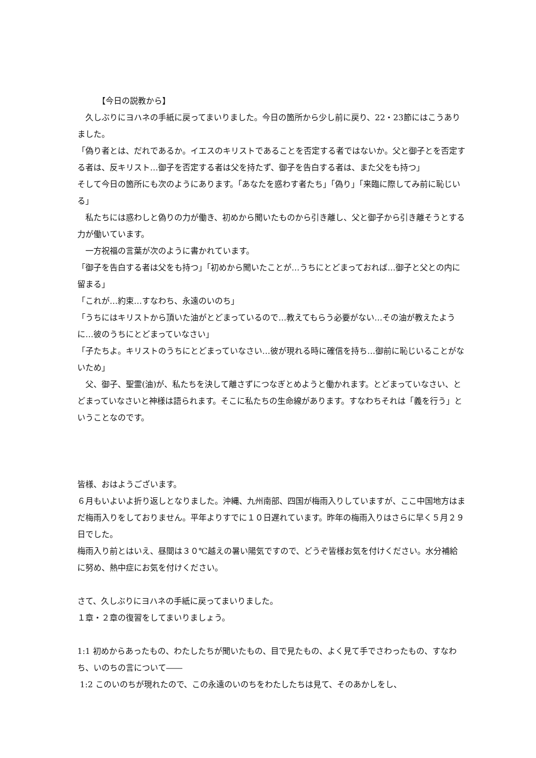【今日の説教から】
　久しぶりにヨハネの手紙に戻ってまいりました。今日の箇所から少し前に戻り、22・23節にはこうありました。
「偽り者とは、だれであるか。イエスのキリストであることを否定する者ではないか。父と御子とを否定する者は、反キリスト…御子を否定する者は父を持たず、御子を告白する者は、また父をも持つ」
そして今日の箇所にも次のようにあります。「あなたを惑わす者たち」「偽り」「来臨に際してみ前に恥じいる」
　私たちには惑わしと偽りの力が働き、初めから聞いたものから引き離し、父と御子から引き離そうとする力が働いています。
　一方祝福の言葉が次のように書かれています。
「御子を告白する者は父をも持つ」「初めから聞いたことが…うちにとどまっておれば…御子と父との内に留まる」
「これが…約束…すなわち、永遠のいのち」
「うちにはキリストから頂いた油がとどまっているので…教えてもらう必要がない…その油が教えたように…彼のうちにとどまっていなさい」
「子たちよ。キリストのうちにとどまっていなさい…彼が現れる時に確信を持ち…御前に恥じいることがないため」
　父、御子、聖霊(油)が、私たちを決して離さずにつなぎとめようと働かれます。とどまっていなさい、とどまっていなさいと神様は語られます。そこに私たちの生命線があります。すなわちそれは「義を行う」ということなのです。
皆様、おはようございます。
６月もいよいよ折り返しとなりました。沖縄、九州南部、四国が梅雨入りしていますが、ここ中国地方はまだ梅雨入りをしておりません。平年よりすでに１０日遅れています。昨年の梅雨入りはさらに早く５月２９日でした。
梅雨入り前とはいえ、昼間は３０℃越えの暑い陽気ですので、どうぞ皆様お気を付けください。水分補給に努め、熱中症にお気を付けください。
さて、久しぶりにヨハネの手紙に戻ってまいりました。
１章・２章の復習をしてまいりましょう。
1:1 初めからあったもの、わたしたちが聞いたもの、目で見たもの、よく見て手でさわったもの、すなわち、いのちの言について――
1:2 このいのちが現れたので、この永遠のいのちをわたしたちは見て、そのあかしをし、